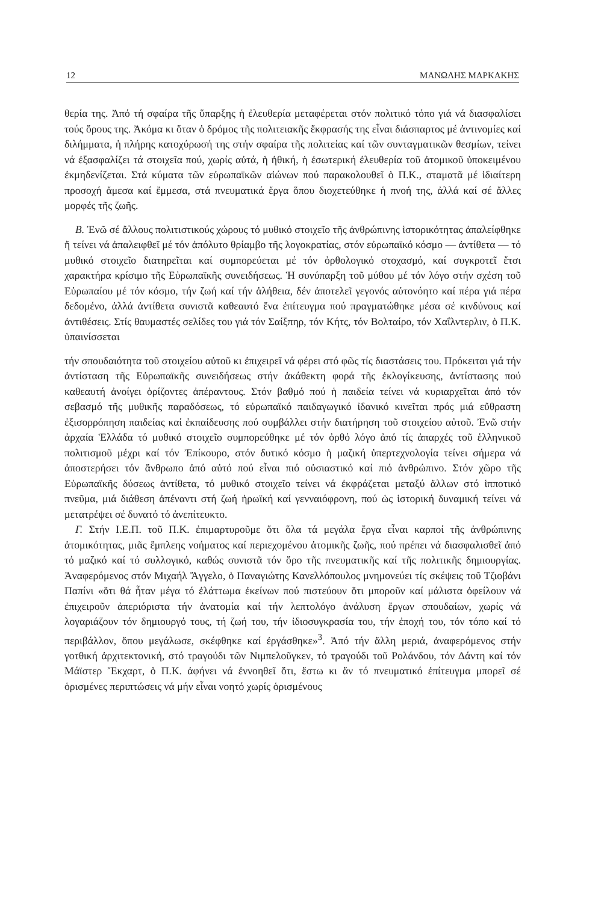12 ΜΑΝΩΛΗΣ ΜΑΡΚΑΚΗΣ
θερία της. Ἀπό τή σφαίρα τῆς ὕπαρξης ἡ ἐλευθερία μεταφέρεται στόν πολιτικό τόπο γιά νά διασφαλίσει τούς ὅρους της. Ἀκόμα κι ὅταν ὁ δρόμος τῆς πολιτειακῆς ἔκφρασής της εἶναι διάσπαρτος μέ ἀντινομίες καί διλήμματα, ἡ πλήρης κατοχύρωσή της στήν σφαίρα τῆς πολιτείας καί τῶν συνταγματικῶν θεσμίων, τείνει νά ἐξασφαλίζει τά στοιχεῖα πού, χωρίς αὐτά, ἡ ἠθική, ἡ ἐσωτερική ἐλευθερία τοῦ ἀτομικοῦ ὑποκειμένου ἐκμηδενίζεται. Στά κύματα τῶν εὐρωπαϊκῶν αἰώνων πού παρακολουθεῖ ὁ Π.Κ., σταματᾶ μέ ἰδιαίτερη προσοχή ἄμεσα καί ἔμμεσα, στά πνευματικά ἔργα ὅπου διοχετεύθηκε ἡ πνοή της, ἀλλά καί σέ ἄλλες μορφές τῆς ζωῆς.
Β. Ἐνῶ σέ ἄλλους πολιτιστικούς χώρους τό μυθικό στοιχεῖο τῆς ἀνθρώπινης ἱστορικότητας ἀπαλείφθηκε ἤ τείνει νά ἀπαλειφθεῖ μέ τόν ἀπόλυτο θρίαμβο τῆς λογοκρατίας, στόν εὐρωπαϊκό κόσμο — ἀντίθετα — τό μυθικό στοιχεῖο διατηρεῖται καί συμπορεύεται μέ τόν ὀρθολογικό στοχασμό, καί συγκροτεῖ ἔτσι χαρακτήρα κρίσιμο τῆς Εὐρωπαϊκῆς συνειδήσεως. Ἡ συνύπαρξη τοῦ μύθου μέ τόν λόγο στήν σχέση τοῦ Εὐρωπαίου μέ τόν κόσμο, τήν ζωή καί τήν ἀλήθεια, δέν ἀποτελεῖ γεγονός αὐτονόητο καί πέρα γιά πέρα δεδομένο, ἀλλά ἀντίθετα συνιστᾶ καθεαυτό ἕνα ἐπίτευγμα πού πραγματώθηκε μέσα σέ κινδύνους καί ἀντιθέσεις. Στίς θαυμαστές σελίδες του γιά τόν Σαίξπηρ, τόν Κήτς, τόν Βολταίρο, τόν Χαΐλντερλιν, ὁ Π.Κ. ὑπαινίσσεται
τήν σπουδαιότητα τοῦ στοιχείου αὐτοῦ κι ἐπιχειρεῖ νά φέρει στό φῶς τίς διαστάσεις του. Πρόκειται γιά τήν ἀντίσταση τῆς Εὐρωπαϊκῆς συνειδήσεως στήν ἀκάθεκτη φορά τῆς ἐκλογίκευσης, ἀντίστασης πού καθεαυτή ἀνοίγει ὁρίζοντες ἀπέραντους. Στόν βαθμό πού ἡ παιδεία τείνει νά κυριαρχεῖται ἀπό τόν σεβασμό τῆς μυθικῆς παραδόσεως, τό εὐρωπαϊκό παιδαγωγικό ἰδανικό κινεῖται πρός μιά εὔθραστη ἐξισορρόπηση παιδείας καί ἐκπαίδευσης πού συμβάλλει στήν διατήρηση τοῦ στοιχείου αὐτοῦ. Ἐνῶ στήν ἀρχαία Ἑλλάδα τό μυθικό στοιχεῖο συμπορεύθηκε μέ τόν ὀρθό λόγο ἀπό τίς ἀπαρχές τοῦ ἑλληνικοῦ πολιτισμοῦ μέχρι καί τόν Ἐπίκουρο, στόν δυτικό κόσμο ἡ μαζική ὑπερτεχνολογία τείνει σήμερα νά ἀποστερήσει τόν ἄνθρωπο ἀπό αὐτό πού εἶναι πιό οὐσιαστικό καί πιό ἀνθρώπινο. Στόν χῶρο τῆς Εὐρωπαϊκῆς δύσεως ἀντίθετα, τό μυθικό στοιχεῖο τείνει νά ἐκφράζεται μεταξύ ἄλλων στό ἱπποτικό πνεῦμα, μιά διάθεση ἀπέναντι στή ζωή ἡρωϊκή καί γενναιόφρονη, πού ὡς ἱστορική δυναμική τείνει νά μετατρέψει σέ δυνατό τό ἀνεπίτευκτο.
Γ. Στήν Ι.Ε.Π. τοῦ Π.Κ. ἐπιμαρτυροῦμε ὅτι ὅλα τά μεγάλα ἔργα εἶναι καρποί τῆς ἀνθρώπινης ἀτομικότητας, μιᾶς ἔμπλεης νοήματος καί περιεχομένου ἀτομικῆς ζωῆς, πού πρέπει νά διασφαλισθεῖ ἀπό τό μαζικό καί τό συλλογικό, καθώς συνιστᾶ τόν ὅρο τῆς πνευματικῆς καί τῆς πολιτικῆς δημιουργίας. Ἀναφερόμενος στόν Μιχαήλ Ἄγγελο, ὁ Παναγιώτης Κανελλόπουλος μνημονεύει τίς σκέψεις τοῦ Τζιοβάνι Παπίνι «ὅτι θά ἦταν μέγα τό ἐλάττωμα ἐκείνων πού πιστεύουν ὅτι μποροῦν καί μάλιστα ὀφείλουν νά ἐπιχειροῦν ἀπεριόριστα τήν ἀνατομία καί τήν λεπτολόγο ἀνάλυση ἔργων σπουδαίων, χωρίς νά λογαριάζουν τόν δημιουργό τους, τή ζωή του, τήν ἰδιοσυγκρασία του, τήν ἐποχή του, τόν τόπο καί τό περιβάλλον, ὅπου μεγάλωσε, σκέφθηκε καί ἐργάσθηκε»<sup>3</sup>. Ἀπό τήν ἄλλη μεριά, ἀναφερόμενος στήν γοτθική ἀρχιτεκτονική, στό τραγούδι τῶν Νιμπελοῦγκεν, τό τραγούδι τοῦ Ρολάνδου, τόν Δάντη καί τόν Μάϊστερ Ἔκχαρτ, ὁ Π.Κ. ἀφήνει νά ἐννοηθεῖ ὅτι, ἔστω κι ἄν τό πνευματικό ἐπίτευγμα μπορεῖ σέ ὁρισμένες περιπτώσεις νά μήν εἶναι νοητό χωρίς ὁρισμένους